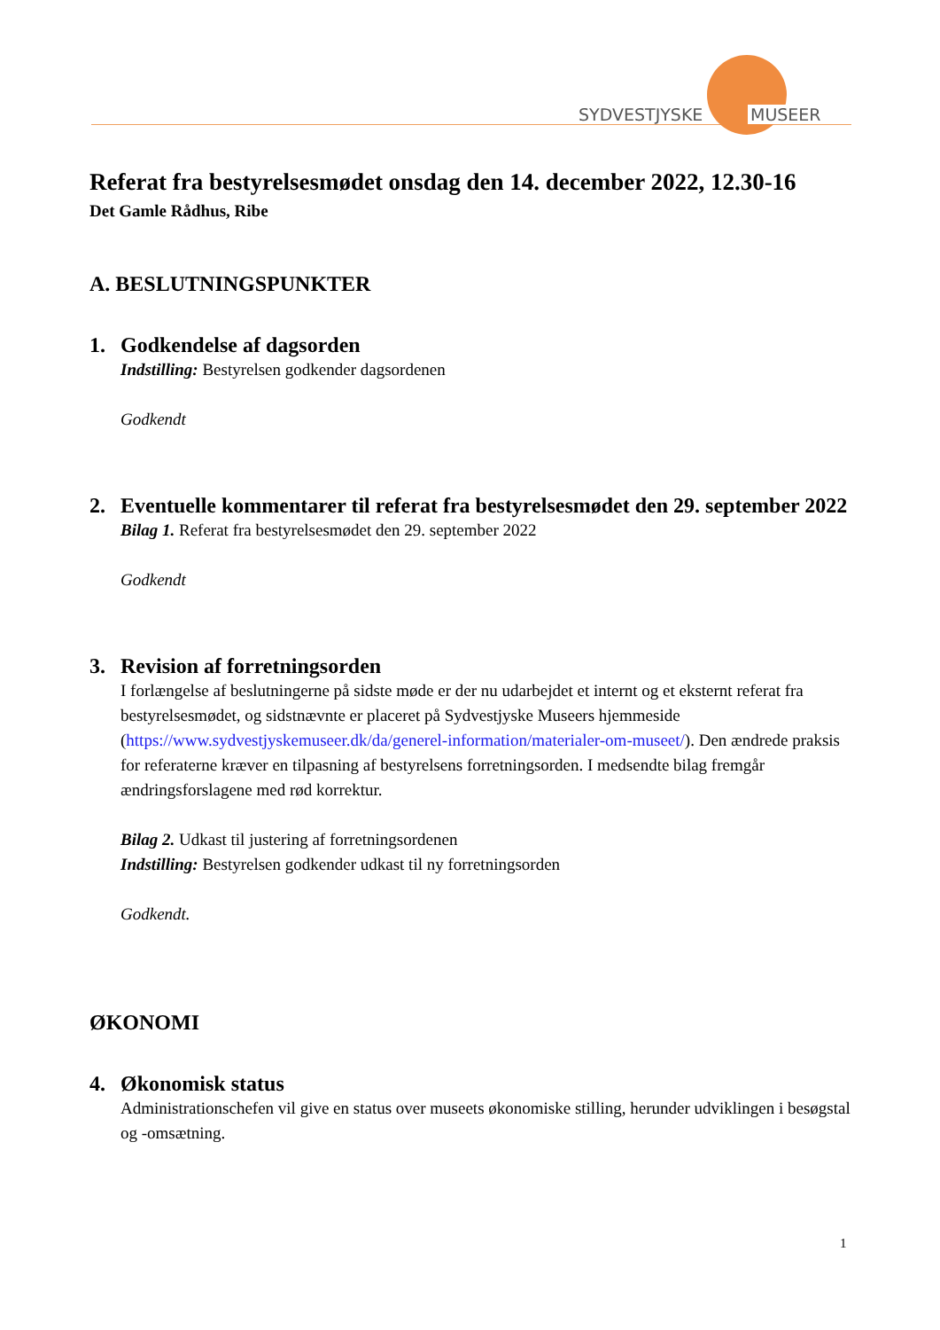SYDVESTJYSKE MUSEER
Referat fra bestyrelsesmødet onsdag den 14. december 2022, 12.30-16
Det Gamle Rådhus, Ribe
A. BESLUTNINGSPUNKTER
1. Godkendelse af dagsorden
Indstilling: Bestyrelsen godkender dagsordenen
Godkendt
2. Eventuelle kommentarer til referat fra bestyrelsesmødet den 29. september 2022
Bilag 1. Referat fra bestyrelsesmødet den 29. september 2022
Godkendt
3. Revision af forretningsorden
I forlængelse af beslutningerne på sidste møde er der nu udarbejdet et internt og et eksternt referat fra bestyrelsesmødet, og sidstnævnte er placeret på Sydvestjyske Museers hjemmeside (https://www.sydvestjyskemuseer.dk/da/generel-information/materialer-om-museet/). Den ændrede praksis for referaterne kræver en tilpasning af bestyrelsens forretningsorden. I medsendte bilag fremgår ændringsforslagene med rød korrektur.
Bilag 2. Udkast til justering af forretningsordenen
Indstilling: Bestyrelsen godkender udkast til ny forretningsorden
Godkendt.
ØKONOMI
4. Økonomisk status
Administrationschefen vil give en status over museets økonomiske stilling, herunder udviklingen i besøgstal og -omsætning.
1